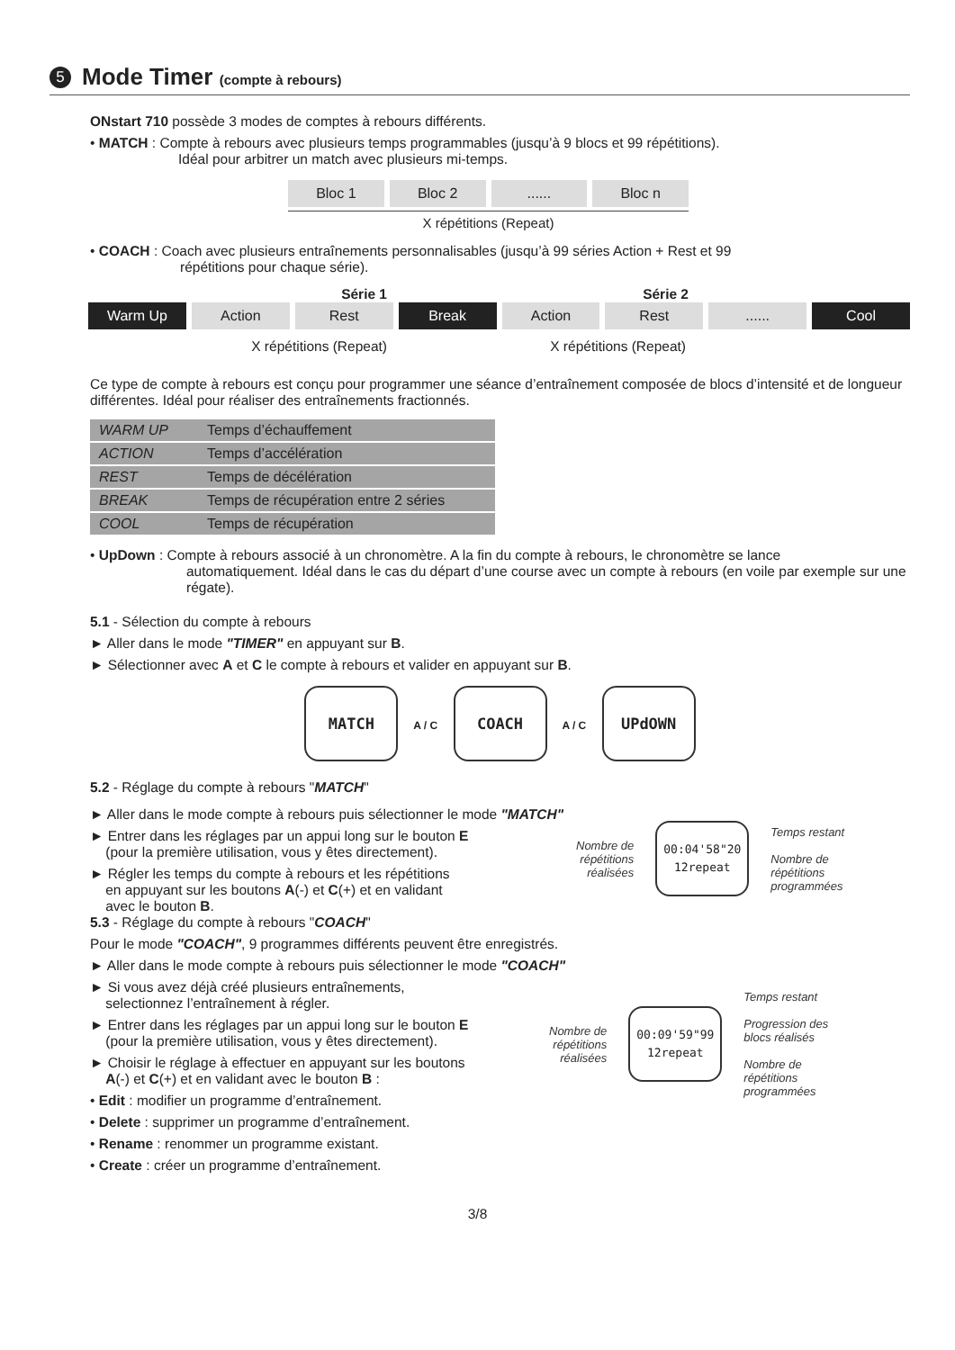5 Mode Timer (compte à rebours)
ONstart 710 possède 3 modes de comptes à rebours différents.
• MATCH : Compte à rebours avec plusieurs temps programmables (jusqu’à 9 blocs et 99 répétitions).
Idéal pour arbitrer un match avec plusieurs mi-temps.
Bloc 1 Bloc 2 ...... Bloc n
X répétitions (Repeat)
• COACH : Coach avec plusieurs entraînements personnalisables (jusqu’à 99 séries Action + Rest et 99
répétitions pour chaque série).
Série 1 Série 2
Warm Up Action Rest Break Action Rest ...... Cool
X répétitions (Repeat) X répétitions (Repeat)
Ce type de compte à rebours est conçu pour programmer une séance d’entraînement composée de blocs d’intensité et de longueur différentes. Idéal pour réaliser des entraînements fractionnés.
| WARM UP | Temps d’échauffement |
| ACTION | Temps d’accélération |
| REST | Temps de décélération |
| BREAK | Temps de récupération entre 2 séries |
| COOL | Temps de récupération |
• UpDown : Compte à rebours associé à un chronomètre. A la fin du compte à rebours, le chronomètre se lance
automatiquement. Idéal dans le cas du départ d’une course avec un compte à rebours (en voile par exemple sur une régate).
5.1 - Sélection du compte à rebours
► Aller dans le mode "TIMER" en appuyant sur B.
► Sélectionner avec A et C le compte à rebours et valider en appuyant sur B.
MATCH A / C COACH A / C UPdOWN
5.2 - Réglage du compte à rebours "MATCH"
► Aller dans le mode compte à rebours puis sélectionner le mode "MATCH"
► Entrer dans les réglages par un appui long sur le bouton E
(pour la première utilisation, vous y êtes directement).
► Régler les temps du compte à rebours et les répétitions
en appuyant sur les boutons A(-) et C(+) et en validant
avec le bouton B.
Nombre de
répétitions
réalisées 00:04'58"20
12repeat Temps restant
Nombre de
répétitions
programmées
5.3 - Réglage du compte à rebours "COACH"
Pour le mode "COACH", 9 programmes différents peuvent être enregistrés.
► Aller dans le mode compte à rebours puis sélectionner le mode "COACH"
► Si vous avez déjà créé plusieurs entraînements,
selectionnez l’entraînement à régler.
► Entrer dans les réglages par un appui long sur le bouton E
(pour la première utilisation, vous y êtes directement).
► Choisir le réglage à effectuer en appuyant sur les boutons
A(-) et C(+) et en validant avec le bouton B :
• Edit : modifier un programme d’entraînement.
• Delete : supprimer un programme d’entraînement.
• Rename : renommer un programme existant.
• Create : créer un programme d’entraînement.
Nombre de
répétitions
réalisées 00:09'59"99
12repeat Temps restant
Progression des
blocs réalisés
Nombre de
répétitions
programmées
3/8